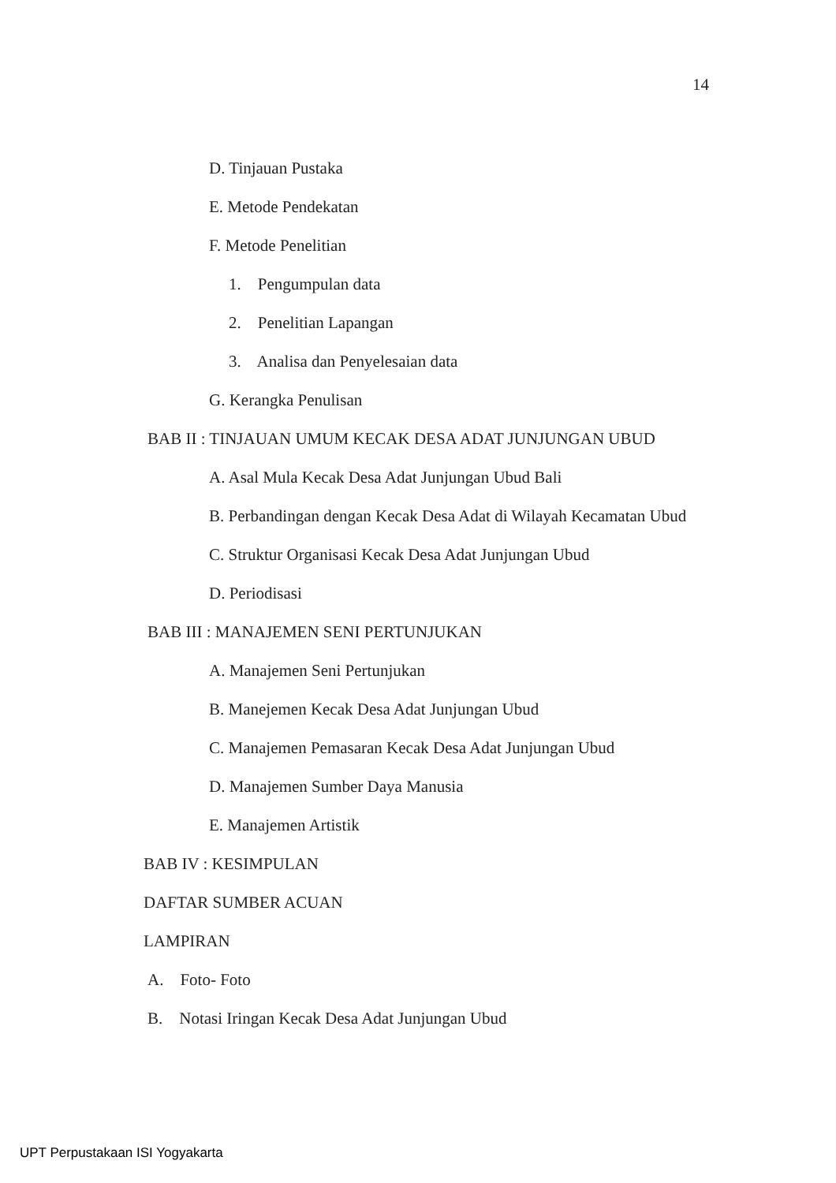14
D. Tinjauan Pustaka
E. Metode Pendekatan
F. Metode Penelitian
1. Pengumpulan data
2. Penelitian Lapangan
3. Analisa dan Penyelesaian data
G. Kerangka Penulisan
BAB II : TINJAUAN UMUM KECAK DESA ADAT JUNJUNGAN UBUD
A. Asal Mula Kecak Desa Adat Junjungan Ubud Bali
B. Perbandingan dengan Kecak Desa Adat di Wilayah Kecamatan Ubud
C. Struktur Organisasi Kecak Desa Adat Junjungan Ubud
D. Periodisasi
BAB III : MANAJEMEN SENI PERTUNJUKAN
A. Manajemen Seni Pertunjukan
B. Manejemen Kecak Desa Adat Junjungan Ubud
C. Manajemen Pemasaran Kecak Desa Adat Junjungan Ubud
D. Manajemen Sumber Daya Manusia
E. Manajemen Artistik
BAB IV : KESIMPULAN
DAFTAR SUMBER ACUAN
LAMPIRAN
A. Foto- Foto
B. Notasi Iringan Kecak Desa Adat Junjungan Ubud
UPT Perpustakaan ISI Yogyakarta